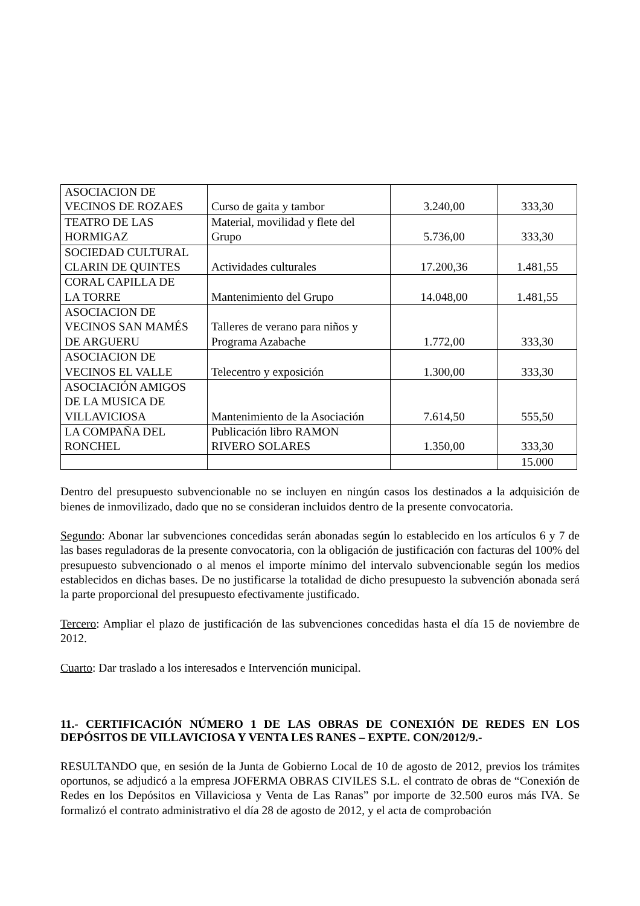| ASOCIACION DE VECINOS DE ROZAES | Curso de gaita y tambor | 3.240,00 | 333,30 |
| TEATRO DE LAS HORMIGAZ | Material, movilidad y flete del Grupo | 5.736,00 | 333,30 |
| SOCIEDAD CULTURAL CLARIN DE QUINTES | Actividades culturales | 17.200,36 | 1.481,55 |
| CORAL CAPILLA DE LA TORRE | Mantenimiento del Grupo | 14.048,00 | 1.481,55 |
| ASOCIACION DE VECINOS SAN MAMÉS DE ARGUERU | Talleres de verano para niños y Programa Azabache | 1.772,00 | 333,30 |
| ASOCIACION DE VECINOS EL VALLE | Telecentro y exposición | 1.300,00 | 333,30 |
| ASOCIACIÓN AMIGOS DE LA MUSICA DE VILLAVICIOSA | Mantenimiento de la Asociación | 7.614,50 | 555,50 |
| LA COMPAÑA DEL RONCHEL | Publicación libro RAMON RIVERO SOLARES | 1.350,00 | 333,30 |
| | | | 15.000 |
Dentro del presupuesto subvencionable no se incluyen en ningún casos los destinados a la adquisición de bienes de inmovilizado, dado que no se consideran incluidos dentro de la presente convocatoria.
Segundo: Abonar lar subvenciones concedidas serán abonadas según lo establecido en los artículos 6 y 7 de las bases reguladoras de la presente convocatoria, con la obligación de justificación con facturas del 100% del presupuesto subvencionado o al menos el importe mínimo del intervalo subvencionable según los medios establecidos en dichas bases. De no justificarse la totalidad de dicho presupuesto la subvención abonada será la parte proporcional del presupuesto efectivamente justificado.
Tercero: Ampliar el plazo de justificación de las subvenciones concedidas hasta el día 15 de noviembre de 2012.
Cuarto: Dar traslado a los interesados e Intervención municipal.
11.- CERTIFICACIÓN NÚMERO 1 DE LAS OBRAS DE CONEXIÓN DE REDES EN LOS DEPÓSITOS DE VILLAVICIOSA Y VENTA LES RANES – EXPTE. CON/2012/9.-
RESULTANDO que, en sesión de la Junta de Gobierno Local de 10 de agosto de 2012, previos los trámites oportunos, se adjudicó a la empresa JOFERMA OBRAS CIVILES S.L. el contrato de obras de “Conexión de Redes en los Depósitos en Villaviciosa y Venta de Las Ranas” por importe de 32.500 euros más IVA. Se formalizó el contrato administrativo el día 28 de agosto de 2012, y el acta de comprobación